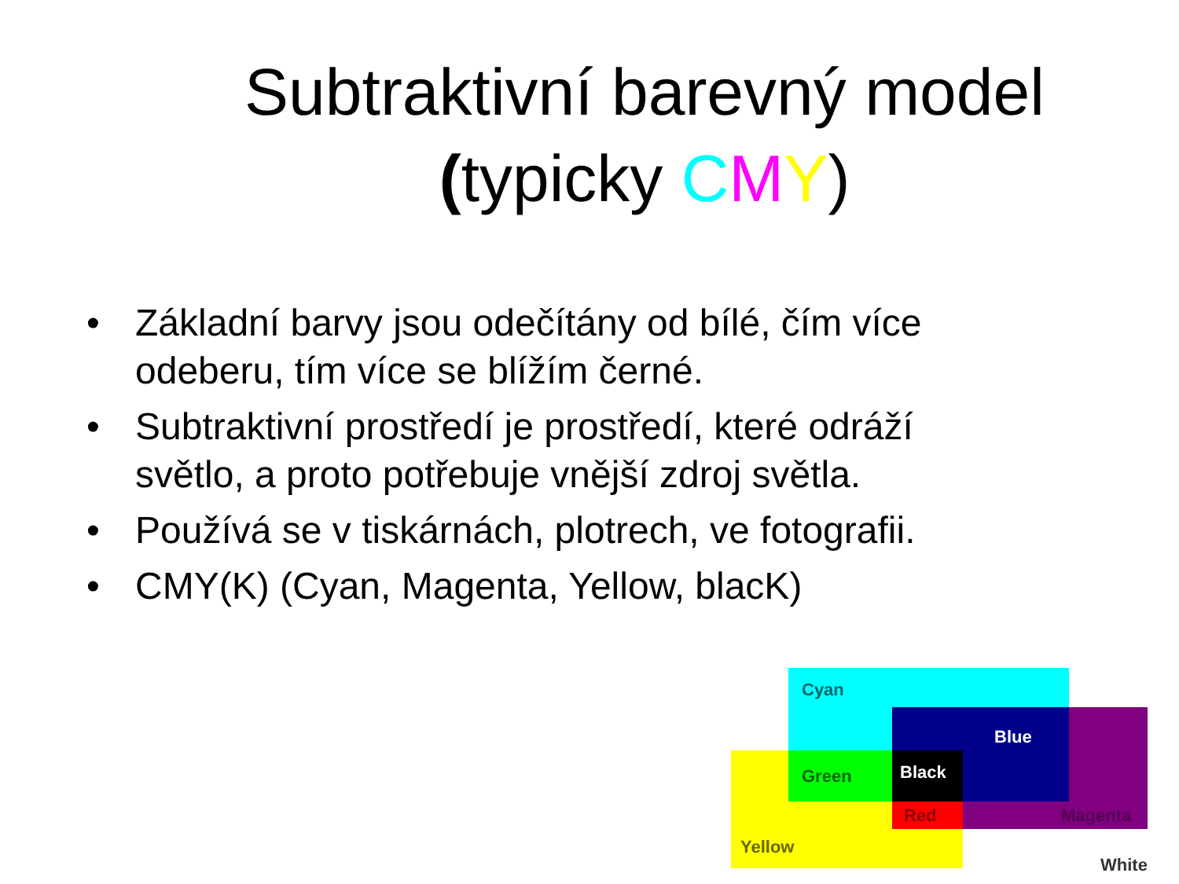Subtraktivní barevný model
(typicky CMY)
• Základní barvy jsou odečítány od bílé, čím více odeberu, tím více se blížím černé.
• Subtraktivní prostředí je prostředí, které odráží světlo, a proto potřebuje vnější zdroj světla.
• Používá se v tiskárnách, plotrech, ve fotografii.
• CMY(K) (Cyan, Magenta, Yellow, blacK)
Cyan
Blue
Green Black
Red Magenta
Yellow
White